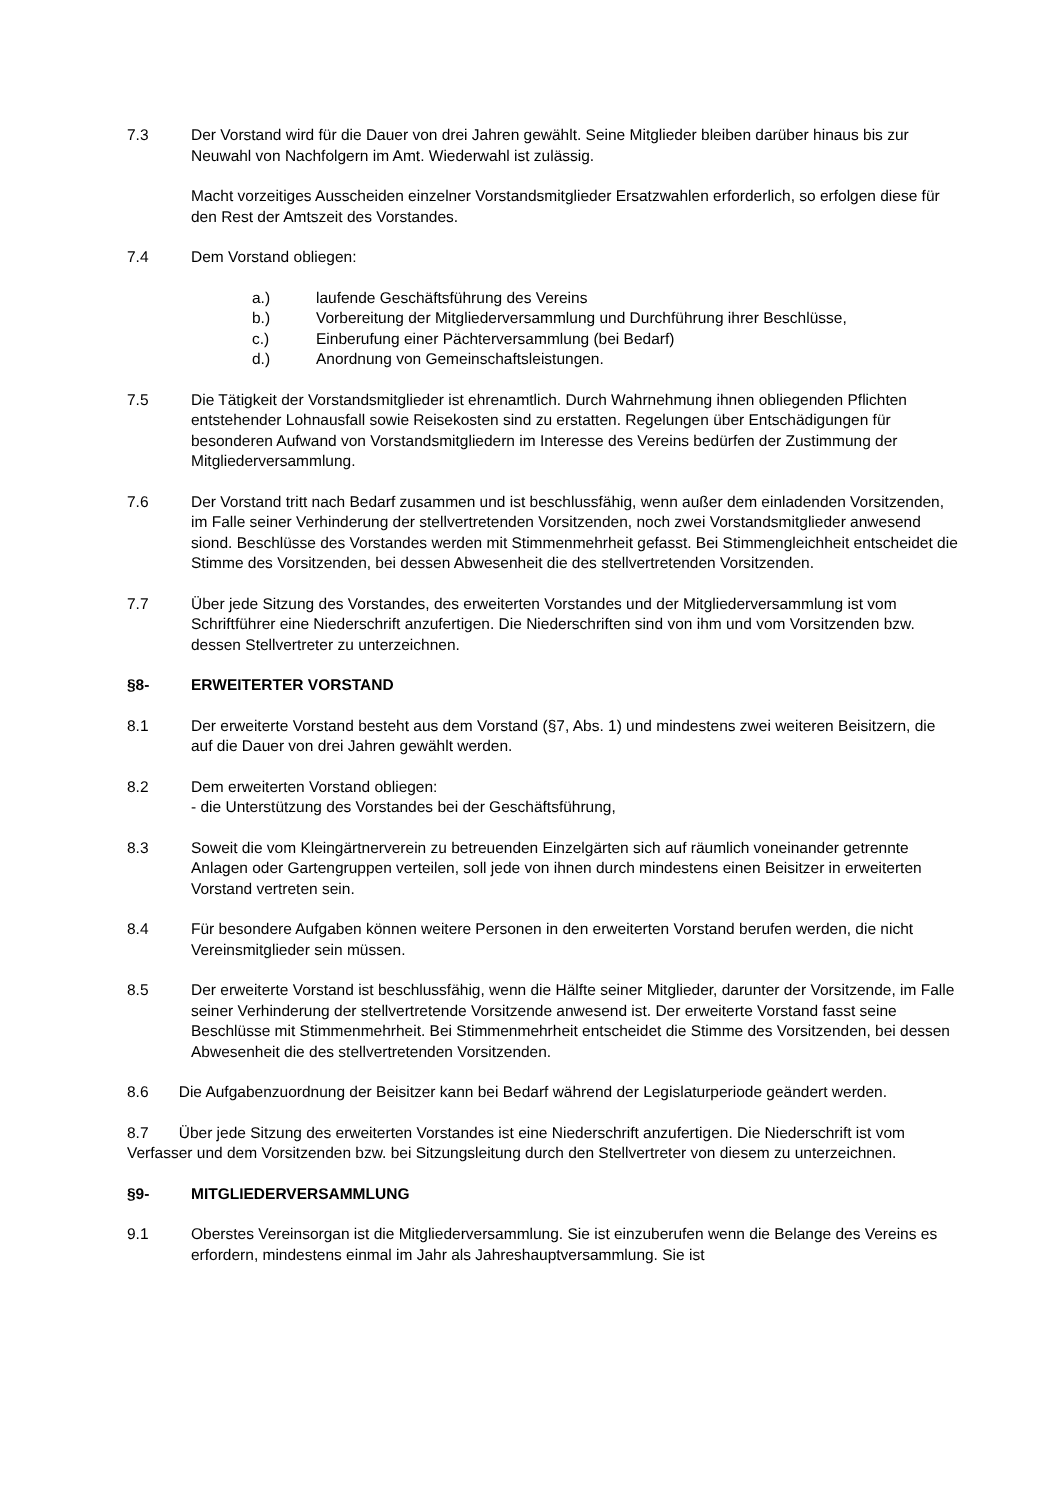7.3 Der Vorstand wird für die Dauer von drei Jahren gewählt. Seine Mitglieder bleiben darüber hinaus bis zur Neuwahl von Nachfolgern im Amt. Wiederwahl ist zulässig.
Macht vorzeitiges Ausscheiden einzelner Vorstandsmitglieder Ersatzwahlen erforderlich, so erfolgen diese für den Rest der Amtszeit des Vorstandes.
7.4 Dem Vorstand obliegen:
a.)
laufende Geschäftsführung des Vereins
b.)
Vorbereitung der Mitgliederversammlung und Durchführung ihrer Beschlüsse,
c.)
Einberufung einer Pächterversammlung (bei Bedarf)
d.)
Anordnung von Gemeinschaftsleistungen.
7.5 Die Tätigkeit der Vorstandsmitglieder ist ehrenamtlich. Durch Wahrnehmung ihnen obliegenden Pflichten entstehender Lohnausfall sowie Reisekosten sind zu erstatten. Regelungen über Entschädigungen für besonderen Aufwand von Vorstandsmitgliedern im Interesse des Vereins bedürfen der Zustimmung der Mitgliederversammlung.
7.6 Der Vorstand tritt nach Bedarf zusammen und ist beschlussfähig, wenn außer dem einladenden Vorsitzenden, im Falle seiner Verhinderung der stellvertretenden Vorsitzenden, noch zwei Vorstandsmitglieder anwesend siond. Beschlüsse des Vorstandes werden mit Stimmenmehrheit gefasst. Bei Stimmengleichheit entscheidet die Stimme des Vorsitzenden, bei dessen Abwesenheit die des stellvertretenden Vorsitzenden.
7.7 Über jede Sitzung des Vorstandes, des erweiterten Vorstandes und der Mitgliederversammlung ist vom Schriftführer eine Niederschrift anzufertigen. Die Niederschriften sind von ihm und vom Vorsitzenden bzw. dessen Stellvertreter zu unterzeichnen.
§8- ERWEITERTER VORSTAND
8.1 Der erweiterte Vorstand besteht aus dem Vorstand (§7, Abs. 1) und mindestens zwei weiteren Beisitzern, die auf die Dauer von drei Jahren gewählt werden.
8.2 Dem erweiterten Vorstand obliegen:
- die Unterstützung des Vorstandes bei der Geschäftsführung,
8.3 Soweit die vom Kleingärtnerverein zu betreuenden Einzelgärten sich auf räumlich voneinander getrennte Anlagen oder Gartengruppen verteilen, soll jede von ihnen durch mindestens einen Beisitzer in erweiterten Vorstand vertreten sein.
8.4 Für besondere Aufgaben können weitere Personen in den erweiterten Vorstand berufen werden, die nicht Vereinsmitglieder sein müssen.
8.5 Der erweiterte Vorstand ist beschlussfähig, wenn die Hälfte seiner Mitglieder, darunter der Vorsitzende, im Falle seiner Verhinderung der stellvertretende Vorsitzende anwesend ist. Der erweiterte Vorstand fasst seine Beschlüsse mit Stimmenmehrheit. Bei Stimmenmehrheit entscheidet die Stimme des Vorsitzenden, bei dessen Abwesenheit die des stellvertretenden Vorsitzenden.
8.6 Die Aufgabenzuordnung der Beisitzer kann bei Bedarf während der Legislaturperiode geändert werden.
8.7 Über jede Sitzung des erweiterten Vorstandes ist eine Niederschrift anzufertigen. Die Niederschrift ist vom Verfasser und dem Vorsitzenden bzw. bei Sitzungsleitung durch den Stellvertreter von diesem zu unterzeichnen.
§9- MITGLIEDERVERSAMMLUNG
9.1 Oberstes Vereinsorgan ist die Mitgliederversammlung. Sie ist einzuberufen wenn die Belange des Vereins es erfordern, mindestens einmal im Jahr als Jahreshauptversammlung. Sie ist